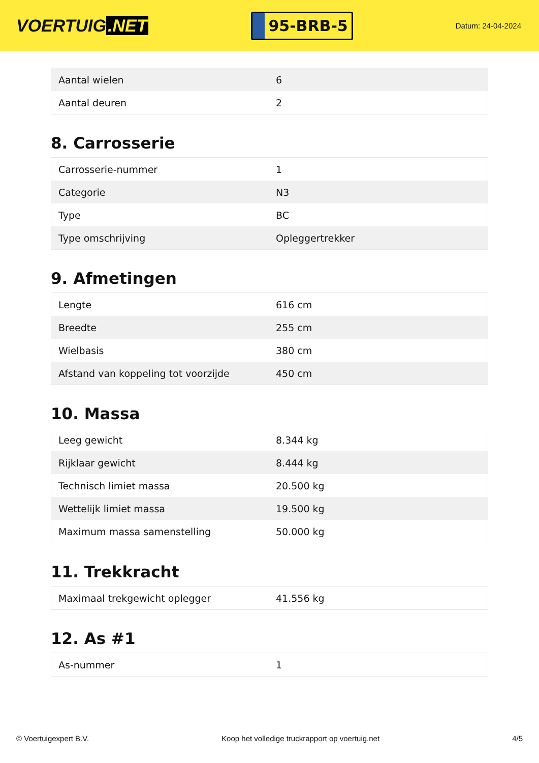VOERTUIG.NET
95-BRB-5
Datum: 24-04-2024
| Aantal wielen | 6 |
| Aantal deuren | 2 |
8. Carrosserie
| Carrosserie-nummer | 1 |
| Categorie | N3 |
| Type | BC |
| Type omschrijving | Opleggertrekker |
9. Afmetingen
| Lengte | 616 cm |
| Breedte | 255 cm |
| Wielbasis | 380 cm |
| Afstand van koppeling tot voorzijde | 450 cm |
10. Massa
| Leeg gewicht | 8.344 kg |
| Rijklaar gewicht | 8.444 kg |
| Technisch limiet massa | 20.500 kg |
| Wettelijk limiet massa | 19.500 kg |
| Maximum massa samenstelling | 50.000 kg |
11. Trekkracht
| Maximaal trekgewicht oplegger | 41.556 kg |
12. As #1
| As-nummer | 1 |
© Voertuigexpert B.V. Koop het volledige truckrapport op voertuig.net 4/5